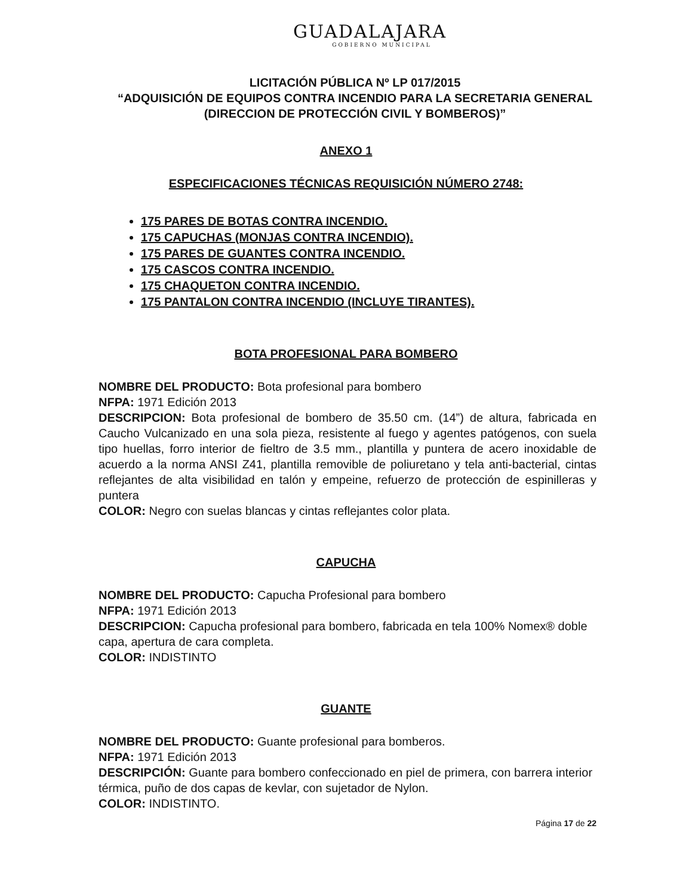GUADALAJARA
GOBIERNO MUNICIPAL
LICITACIÓN PÚBLICA Nº LP 017/2015
“ADQUISICIÓN DE EQUIPOS CONTRA INCENDIO PARA LA SECRETARIA GENERAL (DIRECCION DE PROTECCIÓN CIVIL Y BOMBEROS)”
ANEXO 1
ESPECIFICACIONES TÉCNICAS REQUISICIÓN NÚMERO 2748:
175 PARES DE BOTAS CONTRA INCENDIO.
175 CAPUCHAS (MONJAS CONTRA INCENDIO).
175 PARES DE GUANTES CONTRA INCENDIO.
175 CASCOS CONTRA INCENDIO.
175 CHAQUETON CONTRA INCENDIO.
175 PANTALON CONTRA INCENDIO (INCLUYE TIRANTES).
BOTA PROFESIONAL PARA BOMBERO
NOMBRE DEL PRODUCTO: Bota profesional para bombero
NFPA: 1971 Edición 2013
DESCRIPCION: Bota profesional de bombero de 35.50 cm. (14”) de altura, fabricada en Caucho Vulcanizado en una sola pieza, resistente al fuego y agentes patógenos, con suela tipo huellas, forro interior de fieltro de 3.5 mm., plantilla y puntera de acero inoxidable de acuerdo a la norma ANSI Z41, plantilla removible de poliuretano y tela anti-bacterial, cintas reflejantes de alta visibilidad en talón y empeine, refuerzo de protección de espinilleras y puntera
COLOR: Negro con suelas blancas y cintas reflejantes color plata.
CAPUCHA
NOMBRE DEL PRODUCTO: Capucha Profesional para bombero
NFPA: 1971 Edición 2013
DESCRIPCION: Capucha profesional para bombero, fabricada en tela 100% Nomex® doble capa, apertura de cara completa.
COLOR: INDISTINTO
GUANTE
NOMBRE DEL PRODUCTO: Guante profesional para bomberos.
NFPA: 1971 Edición 2013
DESCRIPCIÓN: Guante para bombero confeccionado en piel de primera, con barrera interior térmica, puño de dos capas de kevlar, con sujetador de Nylon.
COLOR: INDISTINTO.
Página 17 de 22